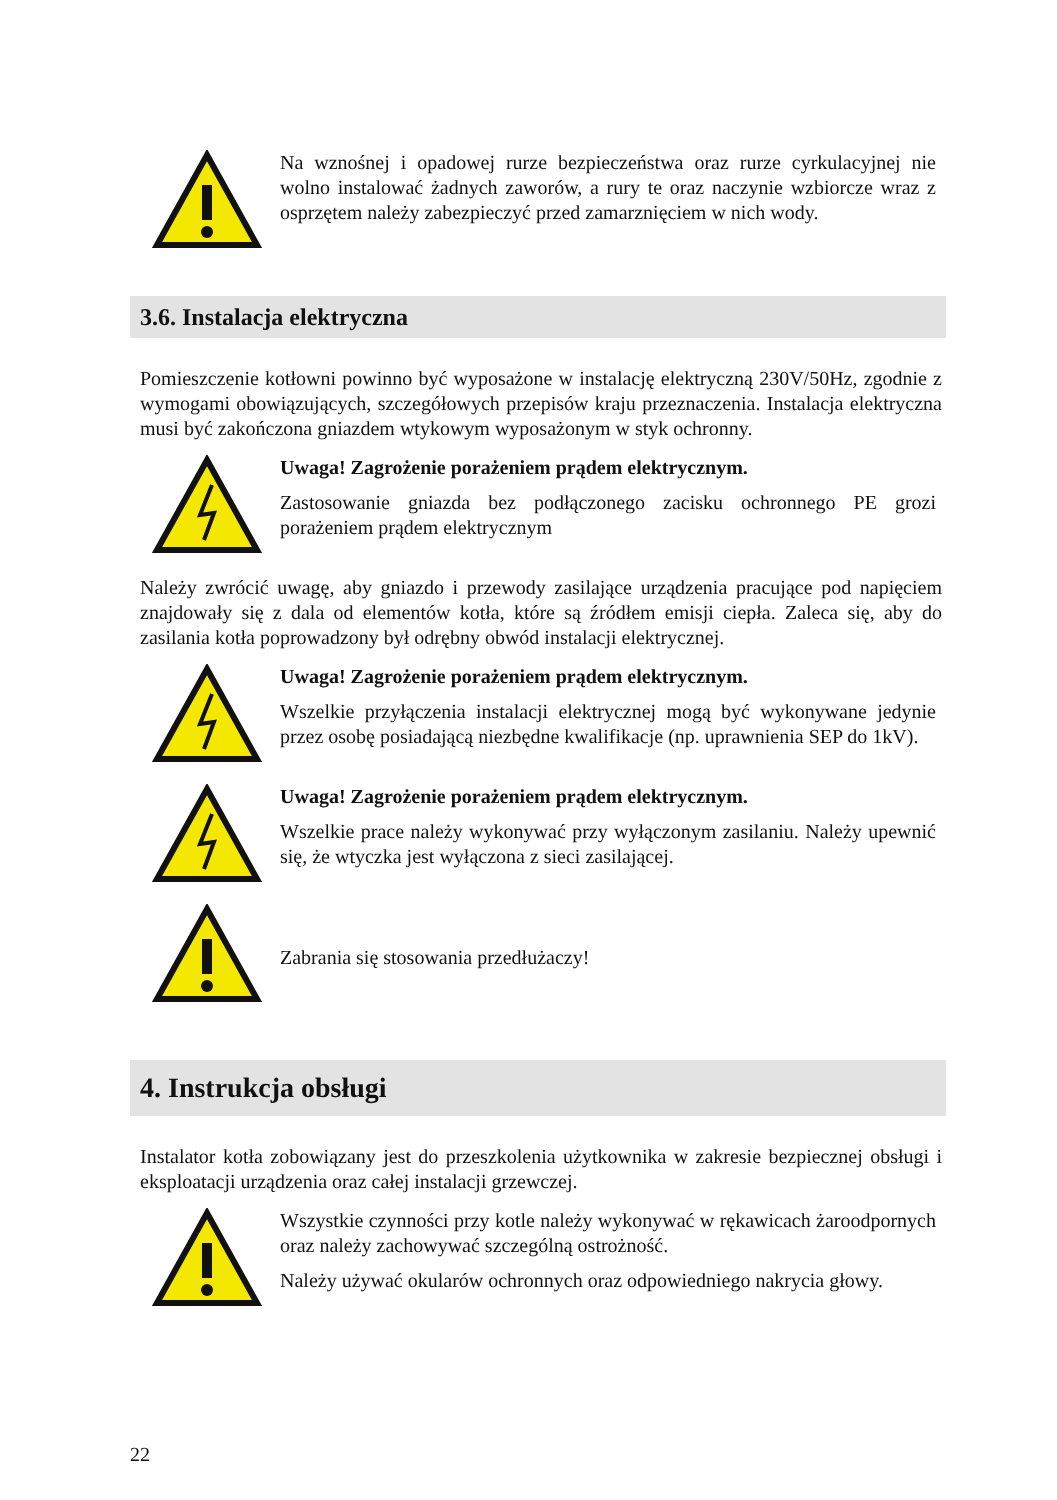Na wznośnej i opadowej rurze bezpieczeństwa oraz rurze cyrkulacyjnej nie wolno instalować żadnych zaworów, a rury te oraz naczynie wzbiorcze wraz z osprzętem należy zabezpieczyć przed zamarznięciem w nich wody.
3.6. Instalacja elektryczna
Pomieszczenie kotłowni powinno być wyposażone w instalację elektryczną 230V/50Hz, zgodnie z wymogami obowiązujących, szczegółowych przepisów kraju przeznaczenia. Instalacja elektryczna musi być zakończona gniazdem wtykowym wyposażonym w styk ochronny.
Uwaga! Zagrożenie porażeniem prądem elektrycznym.
Zastosowanie gniazda bez podłączonego zacisku ochronnego PE grozi porażeniem prądem elektrycznym
Należy zwrócić uwagę, aby gniazdo i przewody zasilające urządzenia pracujące pod napięciem znajdowały się z dala od elementów kotła, które są źródłem emisji ciepła. Zaleca się, aby do zasilania kotła poprowadzony był odrębny obwód instalacji elektrycznej.
Uwaga! Zagrożenie porażeniem prądem elektrycznym.
Wszelkie przyłączenia instalacji elektrycznej mogą być wykonywane jedynie przez osobę posiadającą niezbędne kwalifikacje (np. uprawnienia SEP do 1kV).
Uwaga! Zagrożenie porażeniem prądem elektrycznym.
Wszelkie prace należy wykonywać przy wyłączonym zasilaniu. Należy upewnić się, że wtyczka jest wyłączona z sieci zasilającej.
Zabrania się stosowania przedłużaczy!
4. Instrukcja obsługi
Instalator kotła zobowiązany jest do przeszkolenia użytkownika w zakresie bezpiecznej obsługi i eksploatacji urządzenia oraz całej instalacji grzewczej.
Wszystkie czynności przy kotle należy wykonywać w rękawicach żaroodpornych oraz należy zachowywać szczególną ostrożność.
Należy używać okularów ochronnych oraz odpowiedniego nakrycia głowy.
22